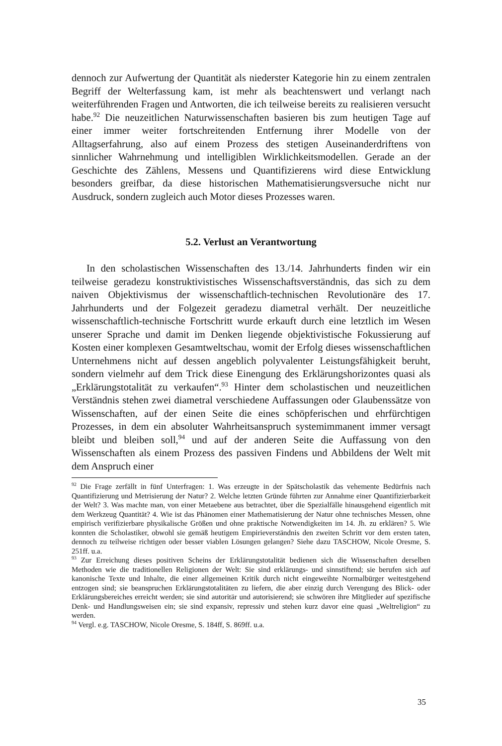dennoch zur Aufwertung der Quantität als niederster Kategorie hin zu einem zentralen Begriff der Welterfassung kam, ist mehr als beachtenswert und verlangt nach weiterführenden Fragen und Antworten, die ich teilweise bereits zu realisieren versucht habe.<sup>92</sup> Die neuzeitlichen Naturwissenschaften basieren bis zum heutigen Tage auf einer immer weiter fortschreitenden Entfernung ihrer Modelle von der Alltagserfahrung, also auf einem Prozess des stetigen Auseinanderdriftens von sinnlicher Wahrnehmung und intelligiblen Wirklichkeitsmodellen. Gerade an der Geschichte des Zählens, Messens und Quantifizierens wird diese Entwicklung besonders greifbar, da diese historischen Mathematisierungsversuche nicht nur Ausdruck, sondern zugleich auch Motor dieses Prozesses waren.
5.2. Verlust an Verantwortung
In den scholastischen Wissenschaften des 13./14. Jahrhunderts finden wir ein teilweise geradezu konstruktivistisches Wissenschaftsverständnis, das sich zu dem naiven Objektivismus der wissenschaftlich-technischen Revolutionäre des 17. Jahrhunderts und der Folgezeit geradezu diametral verhält. Der neuzeitliche wissenschaftlich-technische Fortschritt wurde erkauft durch eine letztlich im Wesen unserer Sprache und damit im Denken liegende objektivistische Fokussierung auf Kosten einer komplexen Gesamtweltschau, womit der Erfolg dieses wissenschaftlichen Unternehmens nicht auf dessen angeblich polyvalenter Leistungsfähigkeit beruht, sondern vielmehr auf dem Trick diese Einengung des Erklärungshorizontes quasi als „Erklärungstotalität zu verkaufen“.<sup>93</sup> Hinter dem scholastischen und neuzeitlichen Verständnis stehen zwei diametral verschiedene Auffassungen oder Glaubenssätze von Wissenschaften, auf der einen Seite die eines schöpferischen und ehrfürchtigen Prozesses, in dem ein absoluter Wahrheitsanspruch systemimmanent immer versagt bleibt und bleiben soll,<sup>94</sup> und auf der anderen Seite die Auffassung von den Wissenschaften als einem Prozess des passiven Findens und Abbildens der Welt mit dem Anspruch einer
<sup>92</sup> Die Frage zerfällt in fünf Unterfragen: 1. Was erzeugte in der Spätscholastik das vehemente Bedürfnis nach Quantifizierung und Metrisierung der Natur? 2. Welche letzten Gründe führten zur Annahme einer Quantifizierbarkeit der Welt? 3. Was machte man, von einer Metaebene aus betrachtet, über die Spezialfälle hinausgehend eigentlich mit dem Werkzeug Quantität? 4. Wie ist das Phänomen einer Mathematisierung der Natur ohne technisches Messen, ohne empirisch verifizierbare physikalische Größen und ohne praktische Notwendigkeiten im 14. Jh. zu erklären? 5. Wie konnten die Scholastiker, obwohl sie gemäß heutigem Empirieverständnis den zweiten Schritt vor dem ersten taten, dennoch zu teilweise richtigen oder besser viablen Lösungen gelangen? Siehe dazu TASCHOW, Nicole Oresme, S. 251ff. u.a.
<sup>93</sup> Zur Erreichung dieses positiven Scheins der Erklärungstotalität bedienen sich die Wissenschaften derselben Methoden wie die traditionellen Religionen der Welt: Sie sind erklärungs- und sinnstiftend; sie berufen sich auf kanonische Texte und Inhalte, die einer allgemeinen Kritik durch nicht eingeweihte Normalbürger weitestgehend entzogen sind; sie beanspruchen Erklärungstotalitäten zu liefern, die aber einzig durch Verengung des Blick- oder Erklärungsbereiches erreicht werden; sie sind autoritär und autorisierend; sie schwören ihre Mitglieder auf spezifische Denk- und Handlungsweisen ein; sie sind expansiv, repressiv und stehen kurz davor eine quasi „Weltreligion“ zu werden.
<sup>94</sup> Vergl. e.g. TASCHOW, Nicole Oresme, S. 184ff, S. 869ff. u.a.
35